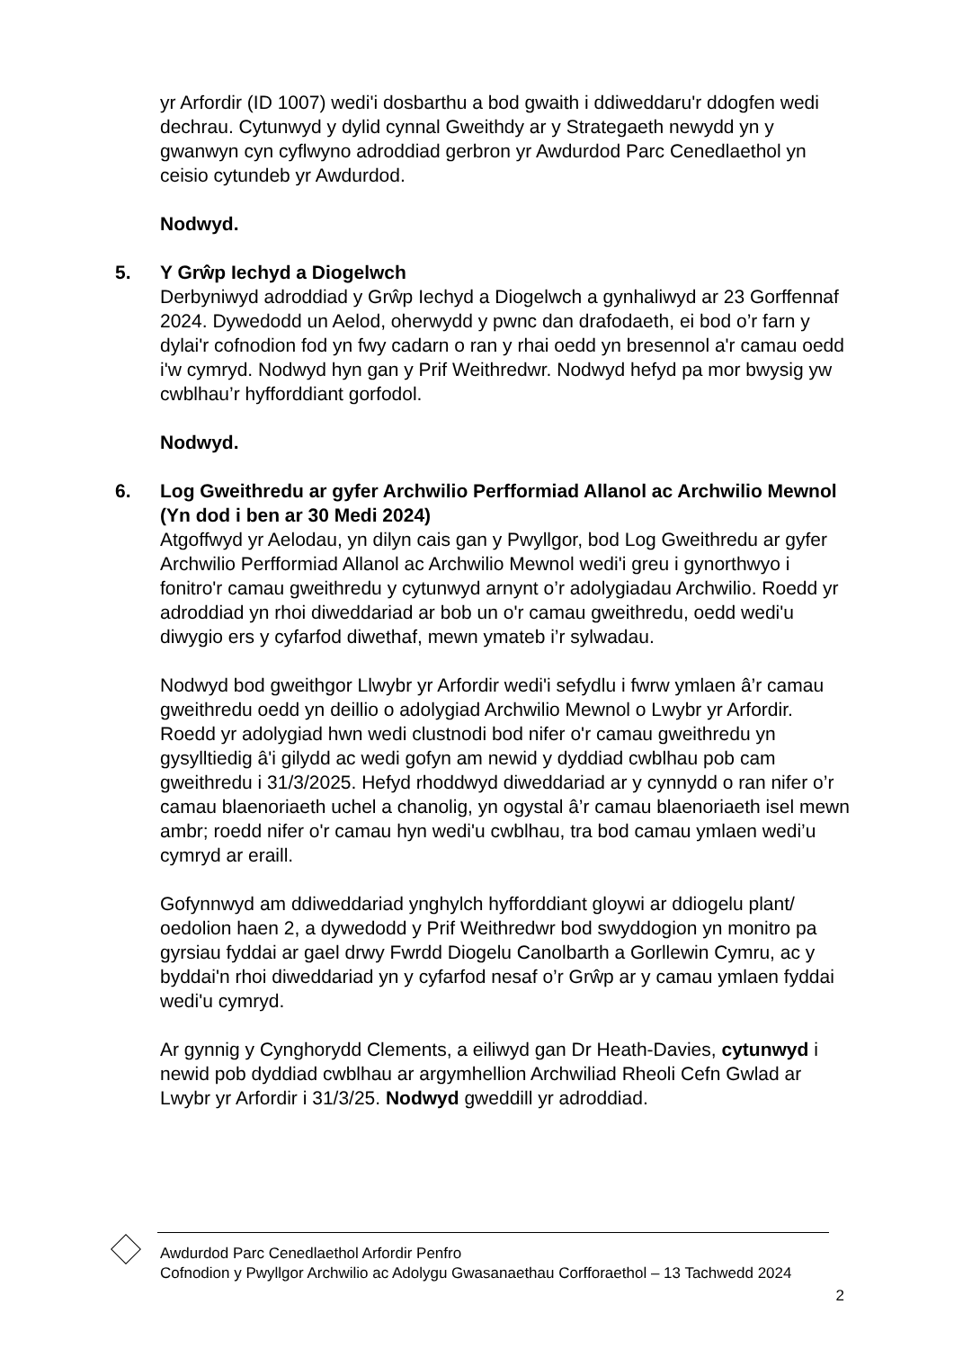yr Arfordir (ID 1007) wedi'i dosbarthu a bod gwaith i ddiweddaru'r ddogfen wedi dechrau. Cytunwyd y dylid cynnal Gweithdy ar y Strategaeth newydd yn y gwanwyn cyn cyflwyno adroddiad gerbron yr Awdurdod Parc Cenedlaethol yn ceisio cytundeb yr Awdurdod.
Nodwyd.
5. Y Grŵp Iechyd a Diogelwch
Derbyniwyd adroddiad y Grŵp Iechyd a Diogelwch a gynhaliwyd ar 23 Gorffennaf 2024. Dywedodd un Aelod, oherwydd y pwnc dan drafodaeth, ei bod o’r farn y dylai'r cofnodion fod yn fwy cadarn o ran y rhai oedd yn bresennol a'r camau oedd i'w cymryd. Nodwyd hyn gan y Prif Weithredwr. Nodwyd hefyd pa mor bwysig yw cwblhau’r hyfforddiant gorfodol.
Nodwyd.
6. Log Gweithredu ar gyfer Archwilio Perfformiad Allanol ac Archwilio Mewnol (Yn dod i ben ar 30 Medi 2024)
Atgoffwyd yr Aelodau, yn dilyn cais gan y Pwyllgor, bod Log Gweithredu ar gyfer Archwilio Perfformiad Allanol ac Archwilio Mewnol wedi'i greu i gynorthwyo i fonitro'r camau gweithredu y cytunwyd arnynt o’r adolygiadau Archwilio. Roedd yr adroddiad yn rhoi diweddariad ar bob un o'r camau gweithredu, oedd wedi'u diwygio ers y cyfarfod diwethaf, mewn ymateb i’r sylwadau.
Nodwyd bod gweithgor Llwybr yr Arfordir wedi'i sefydlu i fwrw ymlaen â’r camau gweithredu oedd yn deillio o adolygiad Archwilio Mewnol o Lwybr yr Arfordir. Roedd yr adolygiad hwn wedi clustnodi bod nifer o'r camau gweithredu yn gysylltiedig â'i gilydd ac wedi gofyn am newid y dyddiad cwblhau pob cam gweithredu i 31/3/2025. Hefyd rhoddwyd diweddariad ar y cynnydd o ran nifer o’r camau blaenoriaeth uchel a chanolig, yn ogystal â’r camau blaenoriaeth isel mewn ambr; roedd nifer o'r camau hyn wedi'u cwblhau, tra bod camau ymlaen wedi’u cymryd ar eraill.
Gofynnwyd am ddiweddariad ynghylch hyfforddiant gloywi ar ddiogelu plant/ oedolion haen 2, a dywedodd y Prif Weithredwr bod swyddogion yn monitro pa gyrsiau fyddai ar gael drwy Fwrdd Diogelu Canolbarth a Gorllewin Cymru, ac y byddai'n rhoi diweddariad yn y cyfarfod nesaf o’r Grŵp ar y camau ymlaen fyddai wedi'u cymryd.
Ar gynnig y Cynghorydd Clements, a eiliwyd gan Dr Heath-Davies, cytunwyd i newid pob dyddiad cwblhau ar argymhellion Archwiliad Rheoli Cefn Gwlad ar Lwybr yr Arfordir i 31/3/25. Nodwyd gweddill yr adroddiad.
Awdurdod Parc Cenedlaethol Arfordir Penfro
Cofnodion y Pwyllgor Archwilio ac Adolygu Gwasanaethau Corfforaethol – 13 Tachwedd 2024
2